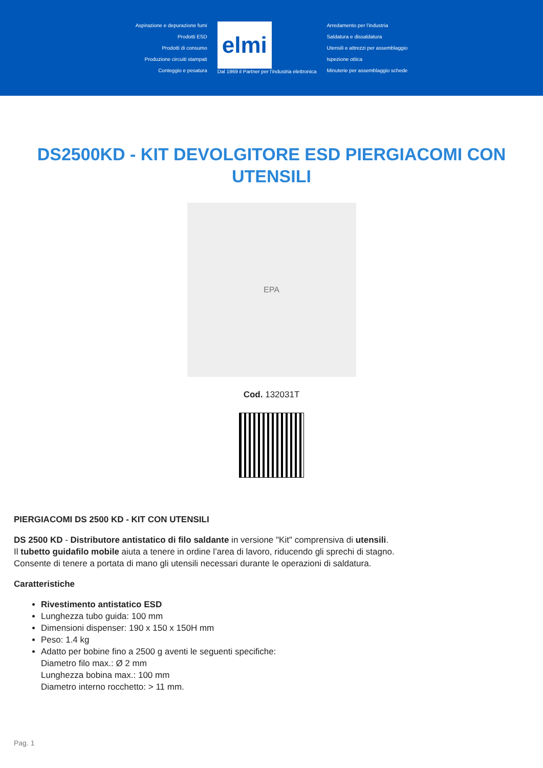Aspirazione e depurazione fumi
Prodotti ESD
Prodotti di consumo
Produzione circuiti stampati
Conteggio e pesatura
elmi
Dal 1969 il Partner per l'industria elettronica
Arredamento per l'industria
Saldatura e dissaldatura
Utensili e attrezzi per assemblaggio
Ispezione ottica
Minuterie per assemblaggio schede
DS2500KD - KIT DEVOLGITORE ESD PIERGIACOMI CON UTENSILI
EPA
Cod. 132031T
PIERGIACOMI DS 2500 KD - KIT CON UTENSILI
DS 2500 KD - Distributore antistatico di filo saldante in versione "Kit" comprensiva di utensili.
Il tubetto guidafilo mobile aiuta a tenere in ordine l’area di lavoro, riducendo gli sprechi di stagno.
Consente di tenere a portata di mano gli utensili necessari durante le operazioni di saldatura.
Caratteristiche
Rivestimento antistatico ESD
Lunghezza tubo guida: 100 mm
Dimensioni dispenser: 190 x 150 x 150H mm
Peso: 1.4 kg
Adatto per bobine fino a 2500 g aventi le seguenti specifiche:
Diametro filo max.: Ø 2 mm
Lunghezza bobina max.: 100 mm
Diametro interno rocchetto: > 11 mm.
Pag. 1